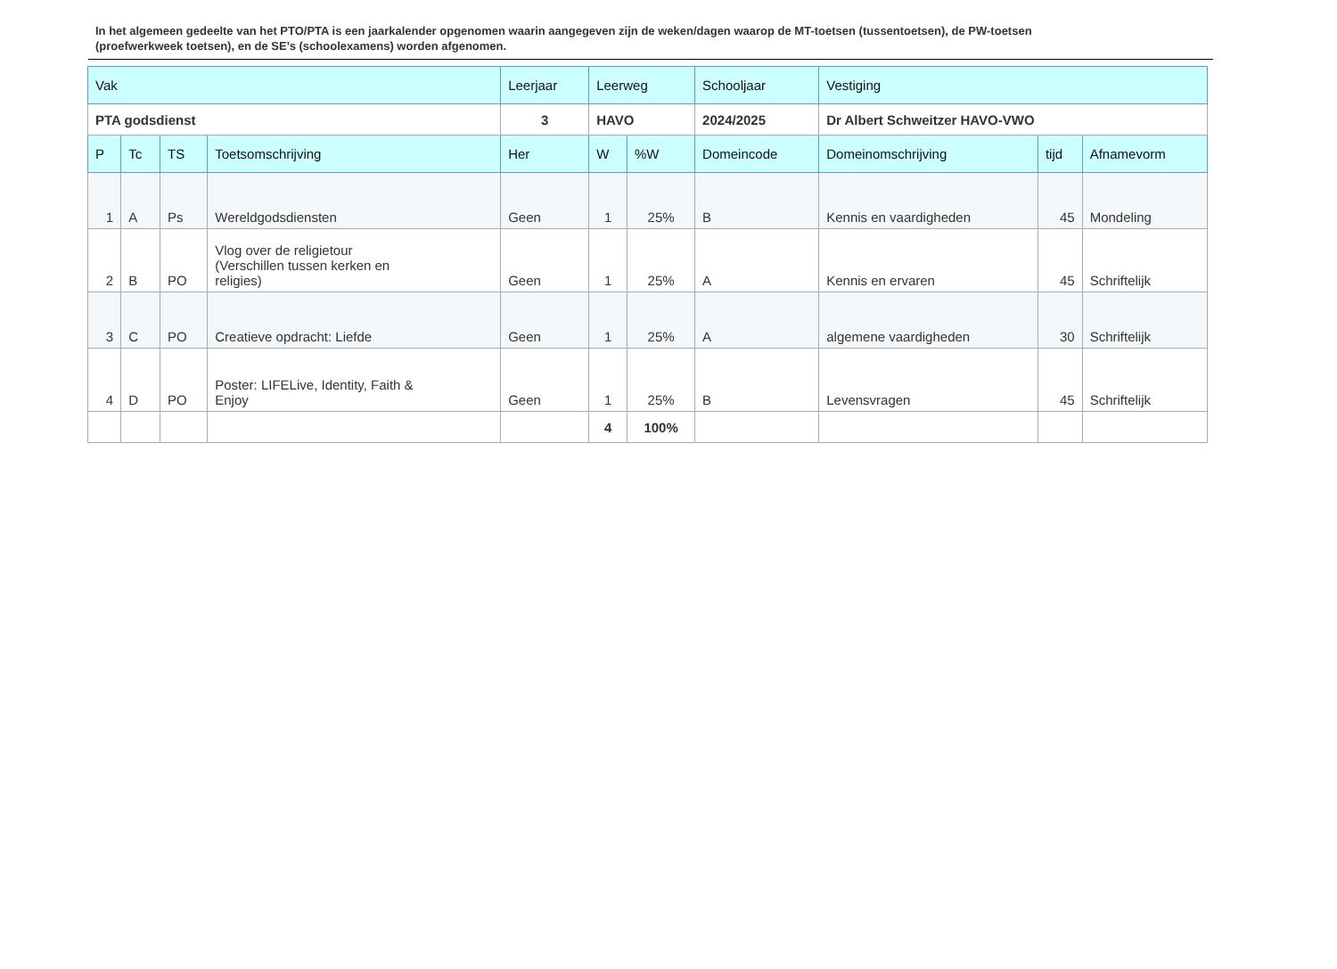In het algemeen gedeelte van het PTO/PTA is een jaarkalender opgenomen waarin aangegeven zijn de weken/dagen waarop de MT-toetsen (tussentoetsen), de PW-toetsen (proefwerkweek toetsen), en de SE’s (schoolexamens) worden afgenomen.
| Vak | | | | Leerjaar | Leerweg | | Schooljaar | Vestiging | | |
| --- | --- | --- | --- | --- | --- | --- | --- | --- | --- | --- |
| PTA godsdienst | | | | 3 | HAVO | | 2024/2025 | Dr Albert Schweitzer HAVO-VWO | | |
| P | Tc | TS | Toetsomschrijving | Her | W | %W | Domeincode | Domeinomschrijving | tijd | Afnamevorm |
| 1 | A | Ps | Wereldgodsdiensten | Geen | 1 | 25% | B | Kennis en vaardigheden | 45 | Mondeling |
| 2 | B | PO | Vlog over de religietour (Verschillen tussen kerken en religies) | Geen | 1 | 25% | A | Kennis en ervaren | 45 | Schriftelijk |
| 3 | C | PO | Creatieve opdracht: Liefde | Geen | 1 | 25% | A | algemene vaardigheden | 30 | Schriftelijk |
| 4 | D | PO | Poster: LIFELive, Identity, Faith & Enjoy | Geen | 1 | 25% | B | Levensvragen | 45 | Schriftelijk |
| | | | | | 4 | 100% | | | | |